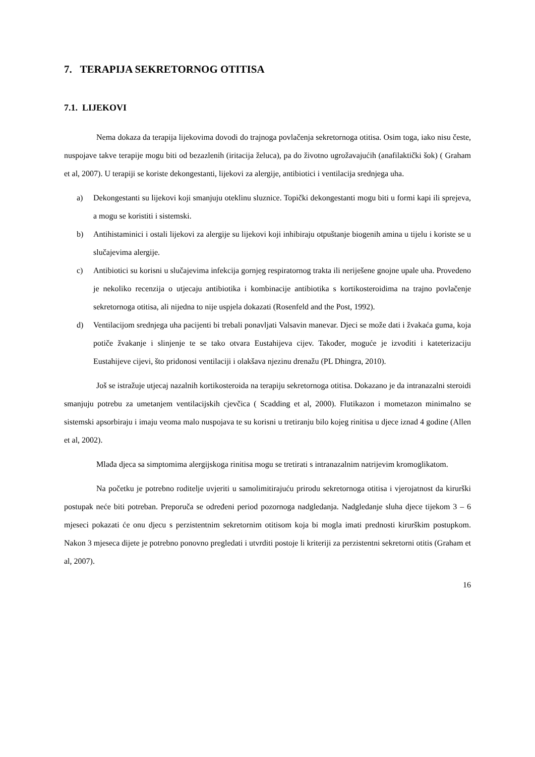7. TERAPIJA SEKRETORNOG OTITISA
7.1. LIJEKOVI
Nema dokaza da terapija lijekovima dovodi do trajnoga povlačenja sekretornoga otitisa. Osim toga, iako nisu česte, nuspojave takve terapije mogu biti od bezazlenih (iritacija želuca), pa do životno ugrožavajućih (anafilaktički šok) ( Graham et al, 2007). U terapiji se koriste dekongestanti, lijekovi za alergije, antibiotici i ventilacija srednjega uha.
a) Dekongestanti su lijekovi koji smanjuju oteklinu sluznice. Topički dekongestanti mogu biti u formi kapi ili sprejeva, a mogu se koristiti i sistemski.
b) Antihistaminici i ostali lijekovi za alergije su lijekovi koji inhibiraju otpuštanje biogenih amina u tijelu i koriste se u slučajevima alergije.
c) Antibiotici su korisni u slučajevima infekcija gornjeg respiratornog trakta ili neriješene gnojne upale uha. Provedeno je nekoliko recenzija o utjecaju antibiotika i kombinacije antibiotika s kortikosteroidima na trajno povlačenje sekretornoga otitisa, ali nijedna to nije uspjela dokazati (Rosenfeld and the Post, 1992).
d) Ventilacijom srednjega uha pacijenti bi trebali ponavljati Valsavin manevar. Djeci se može dati i žvakaća guma, koja potiče žvakanje i slinjenje te se tako otvara Eustahijeva cijev. Također, moguće je izvoditi i kateterizaciju Eustahijeve cijevi, što pridonosi ventilaciji i olakšava njezinu drenažu (PL Dhingra, 2010).
Još se istražuje utjecaj nazalnih kortikosteroida na terapiju sekretornoga otitisa. Dokazano je da intranazalni steroidi smanjuju potrebu za umetanjem ventilacijskih cjevčica ( Scadding et al, 2000). Flutikazon i mometazon minimalno se sistemski apsorbiraju i imaju veoma malo nuspojava te su korisni u tretiranju bilo kojeg rinitisa u djece iznad 4 godine (Allen et al, 2002).
Mlađa djeca sa simptomima alergijskoga rinitisa mogu se tretirati s intranazalnim natrijevim kromoglikatom.
Na početku je potrebno roditelje uvjeriti u samolimitirajuću prirodu sekretornoga otitisa i vjerojatnost da kirurški postupak neće biti potreban. Preporuča se određeni period pozornoga nadgledanja. Nadgledanje sluha djece tijekom 3 – 6 mjeseci pokazati će onu djecu s perzistentnim sekretornim otitisom koja bi mogla imati prednosti kirurškim postupkom. Nakon 3 mjeseca dijete je potrebno ponovno pregledati i utvrditi postoje li kriteriji za perzistentni sekretorni otitis (Graham et al, 2007).
16